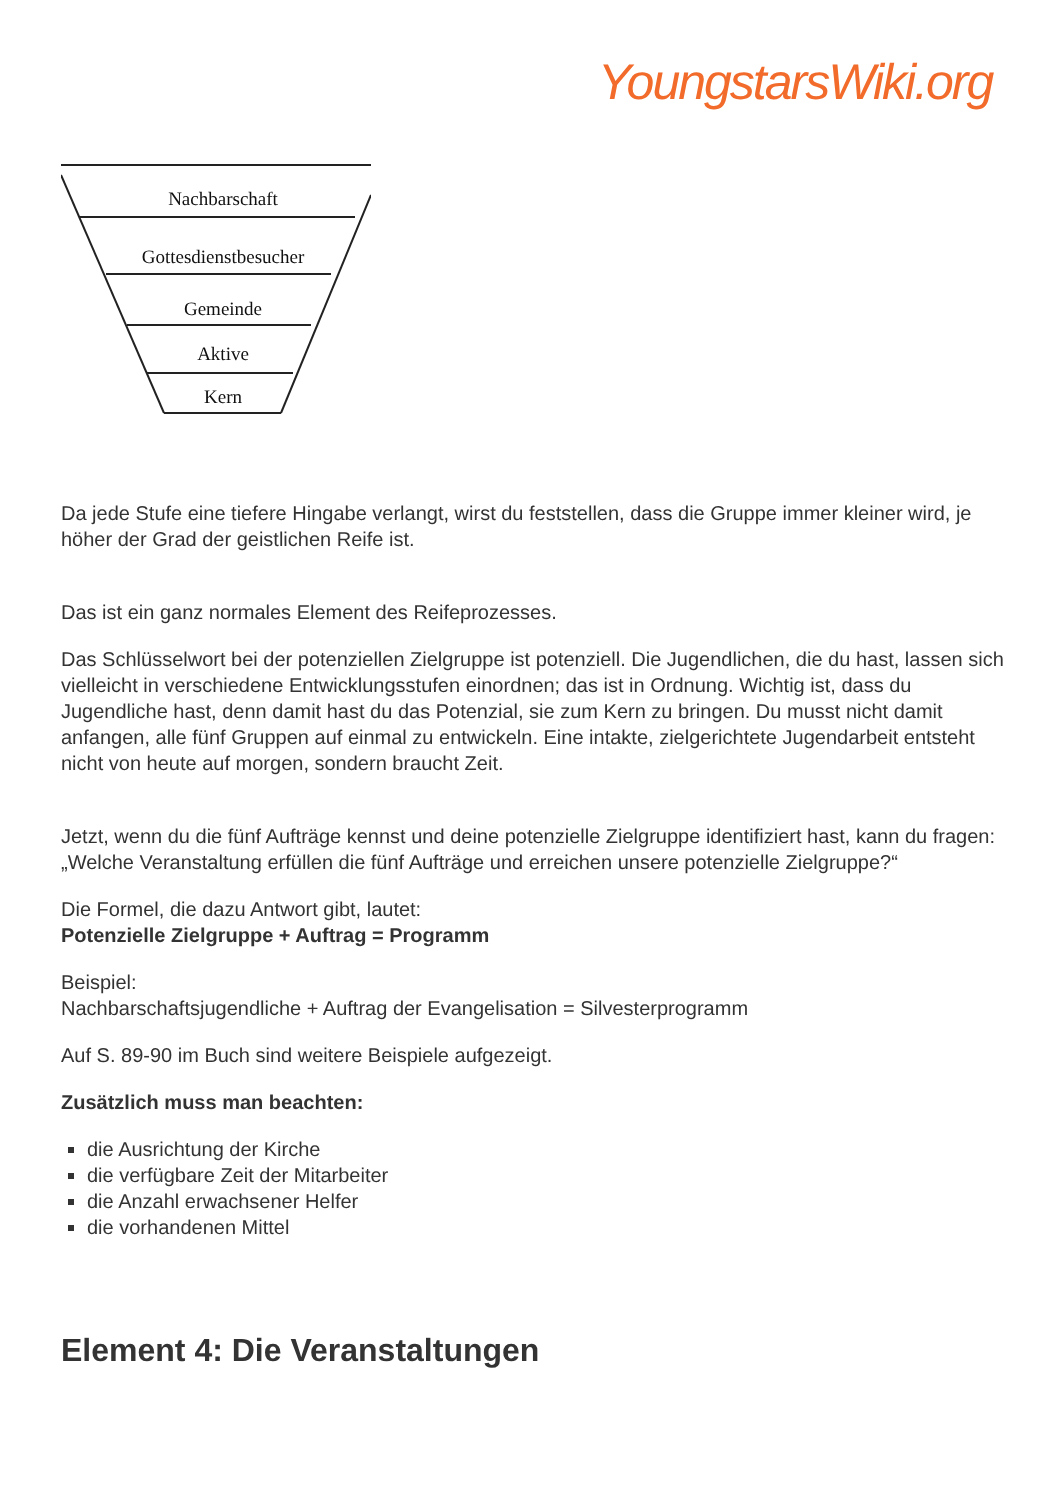YoungstarsWiki.org
Nachbarschaft
Gottesdienstbesucher
Gemeinde
Aktive
Kern
Da jede Stufe eine tiefere Hingabe verlangt, wirst du feststellen, dass die Gruppe immer kleiner wird, je höher der Grad der geistlichen Reife ist.
Das ist ein ganz normales Element des Reifeprozesses.
Das Schlüsselwort bei der potenziellen Zielgruppe ist potenziell. Die Jugendlichen, die du hast, lassen sich vielleicht in verschiedene Entwicklungsstufen einordnen; das ist in Ordnung. Wichtig ist, dass du Jugendliche hast, denn damit hast du das Potenzial, sie zum Kern zu bringen. Du musst nicht damit anfangen, alle fünf Gruppen auf einmal zu entwickeln. Eine intakte, zielgerichtete Jugendarbeit entsteht nicht von heute auf morgen, sondern braucht Zeit.
Jetzt, wenn du die fünf Aufträge kennst und deine potenzielle Zielgruppe identifiziert hast, kann du fragen: „Welche Veranstaltung erfüllen die fünf Aufträge und erreichen unsere potenzielle Zielgruppe?“
Die Formel, die dazu Antwort gibt, lautet:
Potenzielle Zielgruppe + Auftrag = Programm
Beispiel:
Nachbarschaftsjugendliche + Auftrag der Evangelisation = Silvesterprogramm
Auf S. 89-90 im Buch sind weitere Beispiele aufgezeigt.
Zusätzlich muss man beachten:
die Ausrichtung der Kirche
die verfügbare Zeit der Mitarbeiter
die Anzahl erwachsener Helfer
die vorhandenen Mittel
Element 4: Die Veranstaltungen